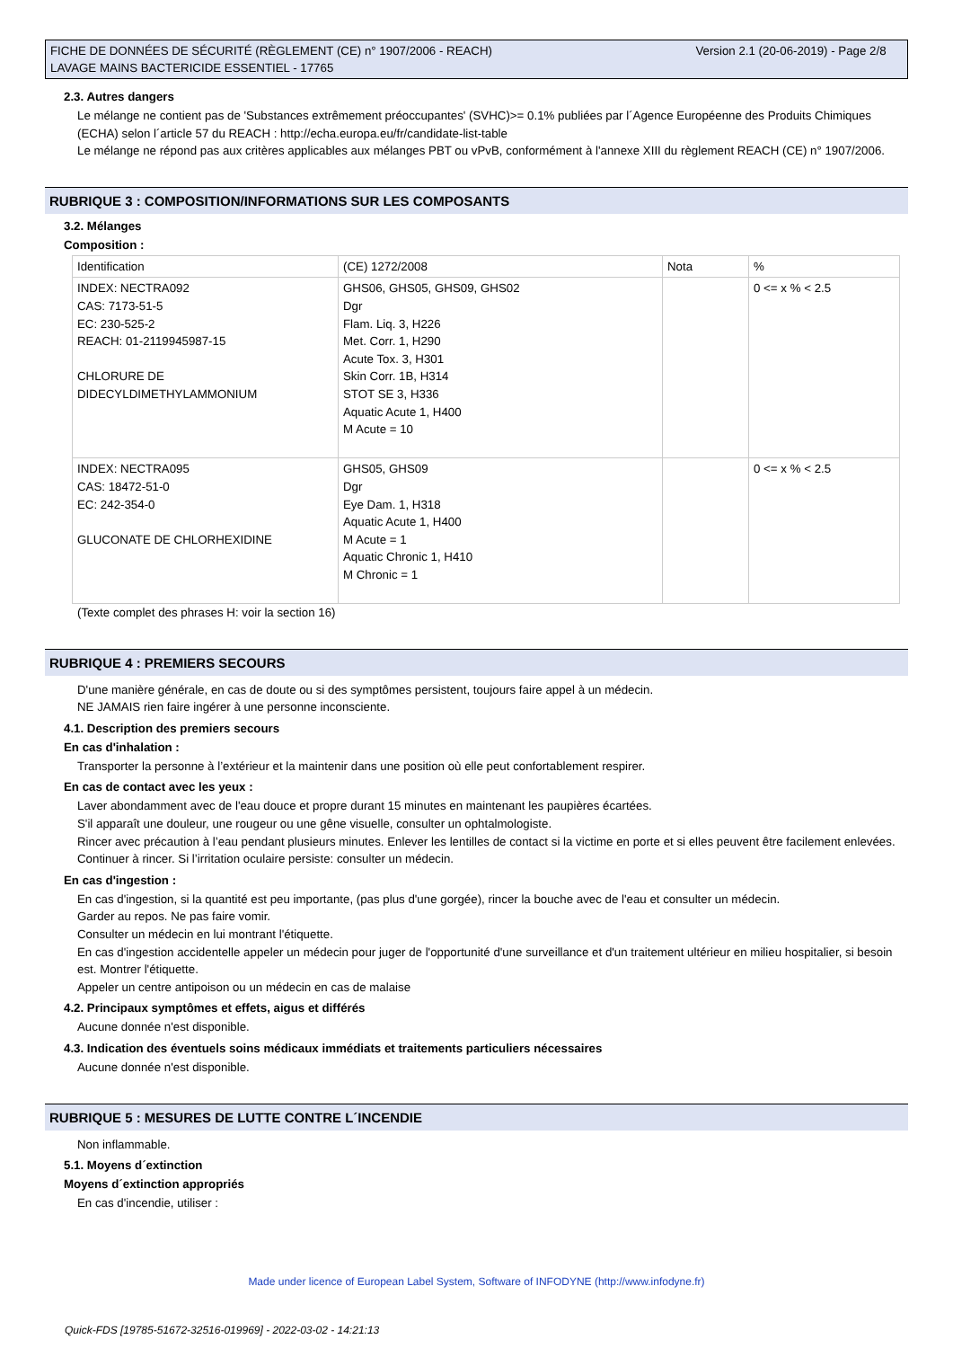FICHE DE DONNÉES DE SÉCURITÉ (RÈGLEMENT (CE) n° 1907/2006 - REACH)
LAVAGE MAINS BACTERICIDE ESSENTIEL - 17765
Version 2.1 (20-06-2019) - Page 2/8
2.3. Autres dangers
Le mélange ne contient pas de 'Substances extrêmement préoccupantes' (SVHC)>= 0.1% publiées par l´Agence Européenne des Produits Chimiques (ECHA) selon l´article 57 du REACH : http://echa.europa.eu/fr/candidate-list-table
Le mélange ne répond pas aux critères applicables aux mélanges PBT ou vPvB, conformément à l'annexe XIII du règlement REACH (CE) n° 1907/2006.
RUBRIQUE 3 : COMPOSITION/INFORMATIONS SUR LES COMPOSANTS
3.2. Mélanges
Composition :
| Identification | (CE) 1272/2008 | Nota | % |
| INDEX: NECTRA092 CAS: 7173-51-5 EC: 230-525-2 REACH: 01-2119945987-15 CHLORURE DE DIDECYLDIMETHYLAMMONIUM | GHS06, GHS05, GHS09, GHS02 Dgr Flam. Liq. 3, H226 Met. Corr. 1, H290 Acute Tox. 3, H301 Skin Corr. 1B, H314 STOT SE 3, H336 Aquatic Acute 1, H400 M Acute = 10 | | 0 <= x % < 2.5 |
| INDEX: NECTRA095 CAS: 18472-51-0 EC: 242-354-0 GLUCONATE DE CHLORHEXIDINE | GHS05, GHS09 Dgr Eye Dam. 1, H318 Aquatic Acute 1, H400 M Acute = 1 Aquatic Chronic 1, H410 M Chronic = 1 | | 0 <= x % < 2.5 |
(Texte complet des phrases H: voir la section 16)
RUBRIQUE 4 : PREMIERS SECOURS
D'une manière générale, en cas de doute ou si des symptômes persistent, toujours faire appel à un médecin.
NE JAMAIS rien faire ingérer à une personne inconsciente.
4.1. Description des premiers secours
En cas d'inhalation :
Transporter la personne à l’extérieur et la maintenir dans une position où elle peut confortablement respirer.
En cas de contact avec les yeux :
Laver abondamment avec de l'eau douce et propre durant 15 minutes en maintenant les paupières écartées.
S'il apparaît une douleur, une rougeur ou une gêne visuelle, consulter un ophtalmologiste.
Rincer avec précaution à l’eau pendant plusieurs minutes. Enlever les lentilles de contact si la victime en porte et si elles peuvent être facilement enlevées. Continuer à rincer. Si l’irritation oculaire persiste: consulter un médecin.
En cas d'ingestion :
En cas d'ingestion, si la quantité est peu importante, (pas plus d'une gorgée), rincer la bouche avec de l'eau et consulter un médecin.
Garder au repos. Ne pas faire vomir.
Consulter un médecin en lui montrant l'étiquette.
En cas d'ingestion accidentelle appeler un médecin pour juger de l'opportunité d'une surveillance et d'un traitement ultérieur en milieu hospitalier, si besoin est. Montrer l'étiquette.
Appeler un centre antipoison ou un médecin en cas de malaise
4.2. Principaux symptômes et effets, aigus et différés
Aucune donnée n'est disponible.
4.3. Indication des éventuels soins médicaux immédiats et traitements particuliers nécessaires
Aucune donnée n'est disponible.
RUBRIQUE 5 : MESURES DE LUTTE CONTRE L´INCENDIE
Non inflammable.
5.1. Moyens d´extinction
Moyens d´extinction appropriés
En cas d'incendie, utiliser :
Made under licence of European Label System, Software of INFODYNE (http://www.infodyne.fr)
Quick-FDS [19785-51672-32516-019969] - 2022-03-02 - 14:21:13